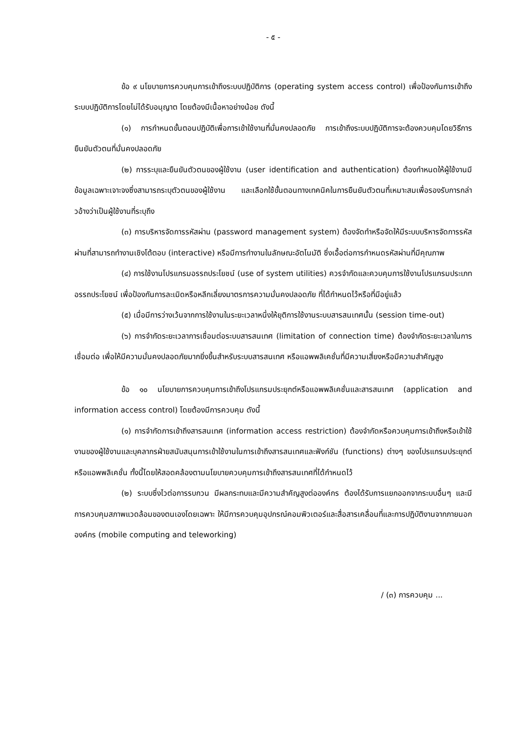- ๕ -
ข้อ ๙ นโยบายการควบคุมการเข้าถึงระบบปฏิบัติการ (operating system access control) เพื่อป้องกันการเข้าถึงระบบปฏิบัติการโดยไม่ได้รับอนุญาต โดยต้องมีเนื้อหาอย่างน้อย ดังนี้
(๑) การกำหนดขั้นตอนปฏิบัติเพื่อการเข้าใช้งานที่มั่นคงปลอดภัย การเข้าถึงระบบปฏิบัติการจะต้องควบคุมโดยวิธีการยืนยันตัวตนที่มั่นคงปลอดภัย
(๒) การระบุและยืนยันตัวตนของผู้ใช้งาน (user identification and authentication) ต้องกำหนดให้ผู้ใช้งานมีข้อมูลเฉพาะเจาะจงซึ่งสามารถระบุตัวตนของผู้ใช้งาน และเลือกใช้ขั้นตอนทางเทคนิคในการยืนยันตัวตนที่เหมาะสมเพื่อรองรับการกล่าวอ้างว่าเป็นผู้ใช้งานที่ระบุถึง
(๓) การบริหารจัดการรหัสผ่าน (password management system) ต้องจัดทำหรือจัดให้มีระบบบริหารจัดการรหัสผ่านที่สามารถทำงานเชิงโต้ตอบ (interactive) หรือมีการทำงานในลักษณะอัตโนมัติ ซึ่งเอื้อต่อการกำหนดรหัสผ่านที่มีคุณภาพ
(๔) การใช้งานโปรแกรมอรรถประโยชน์ (use of system utilities) ควรจำกัดและควบคุมการใช้งานโปรแกรมประเภทอรรถประโยชน์ เพื่อป้องกันการละเมิดหรือหลีกเลี่ยงมาตรการความมั่นคงปลอดภัย ที่ได้กำหนดไว้หรือที่มีอยู่แล้ว
(๕) เมื่อมีการว่างเว้นจากการใช้งานในระยะเวลาหนึ่งให้ยุติการใช้งานระบบสารสนเทศนั้น (session time-out)
(๖) การจำกัดระยะเวลาการเชื่อมต่อระบบสารสนเทศ (limitation of connection time) ต้องจำกัดระยะเวลาในการเชื่อมต่อ เพื่อให้มีความมั่นคงปลอดภัยมากยิ่งขึ้นสำหรับระบบสารสนเทศ หรือแอพพลิเคชั่นที่มีความเสี่ยงหรือมีความสำคัญสูง
ข้อ ๑๐ นโยบายการควบคุมการเข้าถึงโปรแกรมประยุกต์หรือแอพพลิเคชั่นและสารสนเทศ (application and information access control) โดยต้องมีการควบคุม ดังนี้
(๑) การจำกัดการเข้าถึงสารสนเทศ (information access restriction) ต้องจำกัดหรือควบคุมการเข้าถึงหรือเข้าใช้งานของผู้ใช้งานและบุคลากรฝ่ายสนับสนุนการเข้าใช้งานในการเข้าถึงสารสนเทศและฟังก์ชัน (functions) ต่างๆ ของโปรแกรมประยุกต์หรือแอพพลิเคชั่น ทั้งนี้โดยให้สอดคล้องตามนโยบายควบคุมการเข้าถึงสารสนเทศที่ได้กำหนดไว้
(๒) ระบบซึ่งไวต่อการรบกวน มีผลกระทบและมีความสำคัญสูงต่อองค์กร ต้องได้รับการแยกออกจากระบบอื่นๆ และมีการควบคุมสภาพแวดล้อมของตนเองโดยเฉพาะ ให้มีการควบคุมอุปกรณ์คอมพิวเตอร์และสื่อสารเคลื่อนที่และการปฏิบัติงานจากภายนอกองค์กร (mobile computing and teleworking)
/ (๓) การควบคุม ...